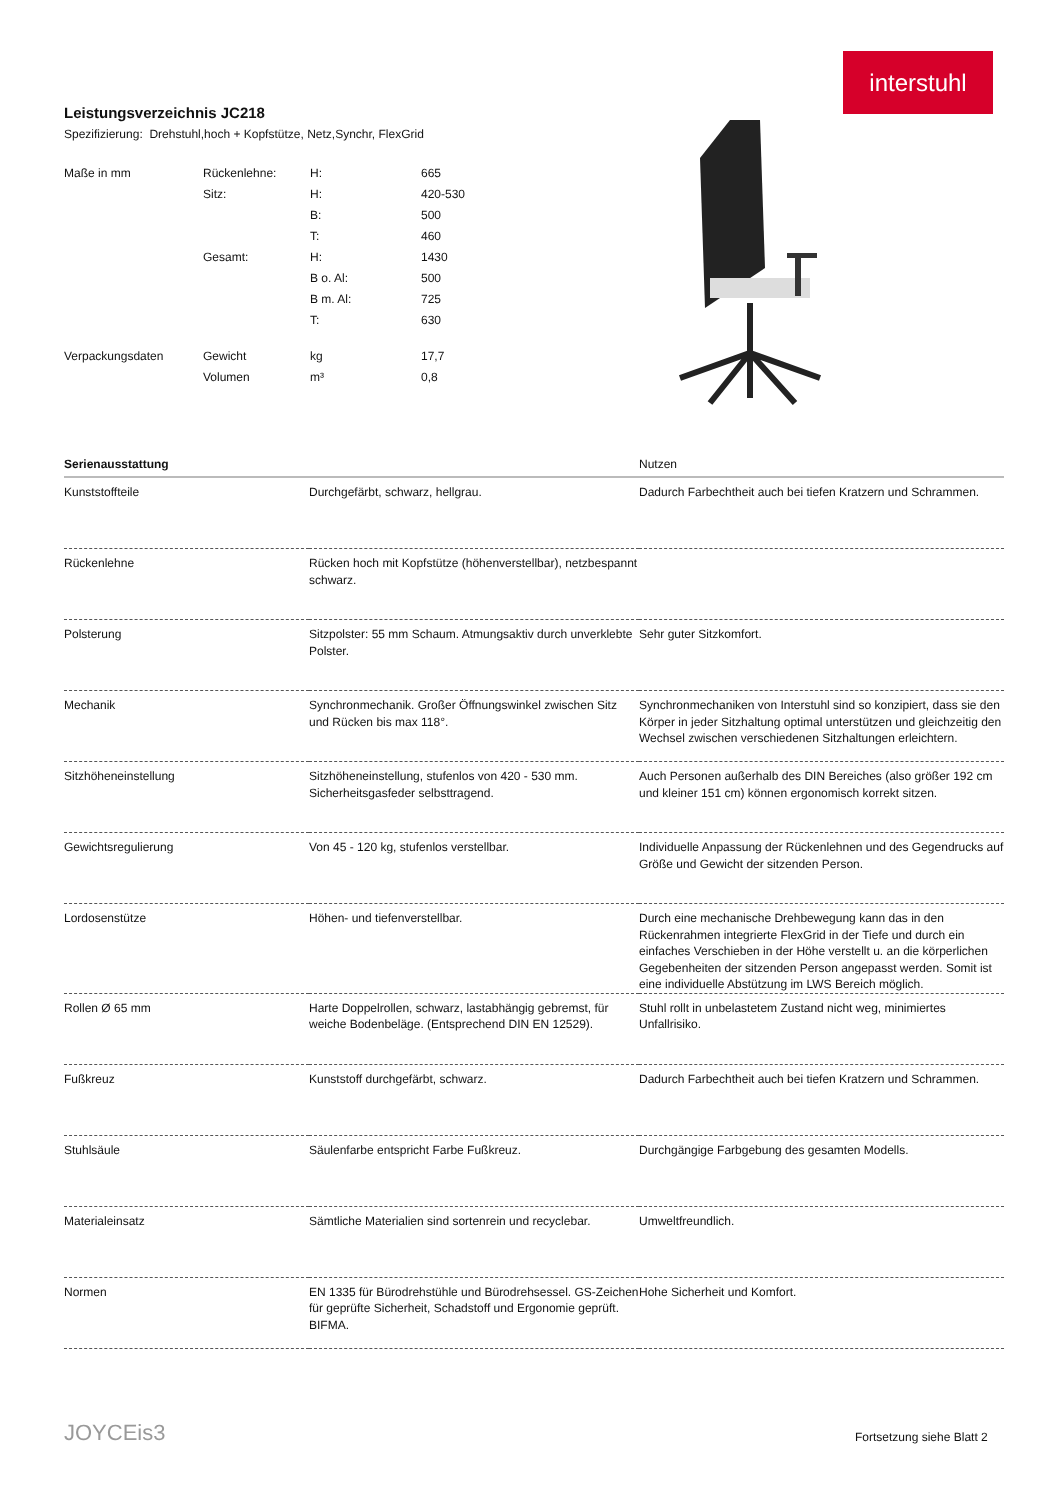interstuhl
Leistungsverzeichnis JC218
Spezifizierung: Drehstuhl,hoch + Kopfstütze, Netz,Synchr, FlexGrid
| Maße in mm | Rückenlehne: | H: | 665 |
| | Sitz: | H: | 420-530 |
| | | B: | 500 |
| | | T: | 460 |
| | Gesamt: | H: | 1430 |
| | | B o. Al: | 500 |
| | | B m. Al: | 725 |
| | | T: | 630 |
| Verpackungsdaten | Gewicht | kg | 17,7 |
| | Volumen | m³ | 0,8 |
| Serienausstattung | | Nutzen |
| --- | --- | --- |
| Kunststoffteile | Durchgefärbt, schwarz, hellgrau. | Dadurch Farbechtheit auch bei tiefen Kratzern und Schrammen. |
| Rückenlehne | Rücken hoch mit Kopfstütze (höhenverstellbar), netzbespannt schwarz. | |
| Polsterung | Sitzpolster: 55 mm Schaum. Atmungsaktiv durch unverklebte Polster. | Sehr guter Sitzkomfort. |
| Mechanik | Synchronmechanik. Großer Öffnungswinkel zwischen Sitz und Rücken bis max 118°. | Synchronmechaniken von Interstuhl sind so konzipiert, dass sie den Körper in jeder Sitzhaltung optimal unterstützen und gleichzeitig den Wechsel zwischen verschiedenen Sitzhaltungen erleichtern. |
| Sitzhöheneinstellung | Sitzhöheneinstellung, stufenlos von 420 - 530 mm. Sicherheitsgasfeder selbsttragend. | Auch Personen außerhalb des DIN Bereiches (also größer 192 cm und kleiner 151 cm) können ergonomisch korrekt sitzen. |
| Gewichtsregulierung | Von 45 - 120 kg, stufenlos verstellbar. | Individuelle Anpassung der Rückenlehnen und des Gegendrucks auf Größe und Gewicht der sitzenden Person. |
| Lordosenstütze | Höhen- und tiefenverstellbar. | Durch eine mechanische Drehbewegung kann das in den Rückenrahmen integrierte FlexGrid in der Tiefe und durch ein einfaches Verschieben in der Höhe verstellt u. an die körperlichen Gegebenheiten der sitzenden Person angepasst werden. Somit ist eine individuelle Abstützung im LWS Bereich möglich. |
| Rollen Ø 65 mm | Harte Doppelrollen, schwarz, lastabhängig gebremst, für weiche Bodenbeläge. (Entsprechend DIN EN 12529). | Stuhl rollt in unbelastetem Zustand nicht weg, minimiertes Unfallrisiko. |
| Fußkreuz | Kunststoff durchgefärbt, schwarz. | Dadurch Farbechtheit auch bei tiefen Kratzern und Schrammen. |
| Stuhlsäule | Säulenfarbe entspricht Farbe Fußkreuz. | Durchgängige Farbgebung des gesamten Modells. |
| Materialeinsatz | Sämtliche Materialien sind sortenrein und recyclebar. | Umweltfreundlich. |
| Normen | EN 1335 für Bürodrehstühle und Bürodrehsessel. GS-Zeichen für geprüfte Sicherheit, Schadstoff und Ergonomie geprüft. BIFMA. | Hohe Sicherheit und Komfort. |
JOYCEis3 Fortsetzung siehe Blatt 2